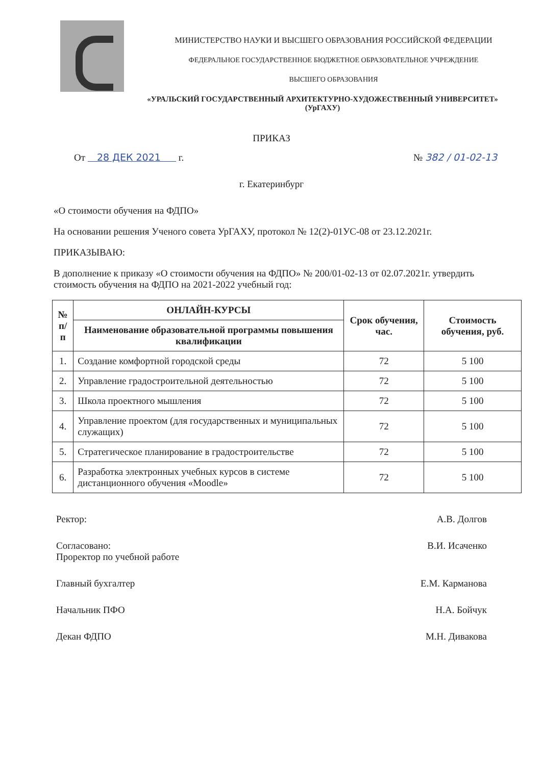МИНИСТЕРСТВО НАУКИ И ВЫСШЕГО ОБРАЗОВАНИЯ РОССИЙСКОЙ ФЕДЕРАЦИИ
ФЕДЕРАЛЬНОЕ ГОСУДАРСТВЕННОЕ БЮДЖЕТНОЕ ОБРАЗОВАТЕЛЬНОЕ УЧРЕЖДЕНИЕ
ВЫСШЕГО ОБРАЗОВАНИЯ
«УРАЛЬСКИЙ ГОСУДАРСТВЕННЫЙ АРХИТЕКТУРНО-ХУДОЖЕСТВЕННЫЙ УНИВЕРСИТЕТ»
(УрГАХУ)
ПРИКАЗ
От 28 ДЕК 2021 г. № 382 / 01-02-13
г. Екатеринбург
«О стоимости обучения на ФДПО»
На основании решения Ученого совета УрГАХУ, протокол № 12(2)-01УС-08 от 23.12.2021г.
ПРИКАЗЫВАЮ:
В дополнение к приказу «О стоимости обучения на ФДПО» № 200/01-02-13 от 02.07.2021г. утвердить стоимость обучения на ФДПО на 2021-2022 учебный год:
| № п/п | ОНЛАЙН-КУРСЫ | Срок обучения, час. | Стоимость обучения, руб. |
| --- | --- | --- | --- |
| | Наименование образовательной программы повышения квалификации | | |
| 1. | Создание комфортной городской среды | 72 | 5 100 |
| 2. | Управление градостроительной деятельностью | 72 | 5 100 |
| 3. | Школа проектного мышления | 72 | 5 100 |
| 4. | Управление проектом (для государственных и муниципальных служащих) | 72 | 5 100 |
| 5. | Стратегическое планирование в градостроительстве | 72 | 5 100 |
| 6. | Разработка электронных учебных курсов в системе дистанционного обучения «Moodle» | 72 | 5 100 |
Ректор: А.В. Долгов
Согласовано:
Проректор по учебной работе
В.И. Исаченко
Главный бухгалтер Е.М. Карманова
Начальник ПФО Н.А. Бойчук
Декан ФДПО М.Н. Дивакова